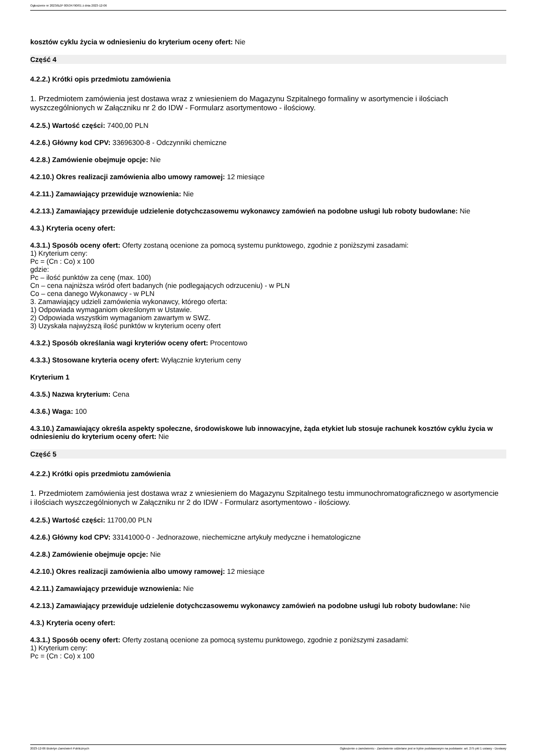Ogłoszenie nr 2023/BZP 00534790/01 z dnia 2023-12-06
kosztów cyklu życia w odniesieniu do kryterium oceny ofert: Nie
Część 4
4.2.2.) Krótki opis przedmiotu zamówienia
1. Przedmiotem zamówienia jest dostawa wraz z wniesieniem do Magazynu Szpitalnego formaliny w asortymencie i ilościach wyszczególnionych w Załączniku nr 2 do IDW - Formularz asortymentowo - ilościowy.
4.2.5.) Wartość części: 7400,00 PLN
4.2.6.) Główny kod CPV: 33696300-8 - Odczynniki chemiczne
4.2.8.) Zamówienie obejmuje opcje: Nie
4.2.10.) Okres realizacji zamówienia albo umowy ramowej: 12 miesiące
4.2.11.) Zamawiający przewiduje wznowienia: Nie
4.2.13.) Zamawiający przewiduje udzielenie dotychczasowemu wykonawcy zamówień na podobne usługi lub roboty budowlane: Nie
4.3.) Kryteria oceny ofert:
4.3.1.) Sposób oceny ofert: Oferty zostaną ocenione za pomocą systemu punktowego, zgodnie z poniższymi zasadami:
1) Kryterium ceny:
Pc = (Cn : Co) x 100
gdzie:
Pc – ilość punktów za cenę (max. 100)
Cn – cena najniższa wśród ofert badanych (nie podlegających odrzuceniu) - w PLN
Co – cena danego Wykonawcy - w PLN
3. Zamawiający udzieli zamówienia wykonawcy, którego oferta:
1) Odpowiada wymaganiom określonym w Ustawie.
2) Odpowiada wszystkim wymaganiom zawartym w SWZ.
3) Uzyskała najwyższą ilość punktów w kryterium oceny ofert
4.3.2.) Sposób określania wagi kryteriów oceny ofert: Procentowo
4.3.3.) Stosowane kryteria oceny ofert: Wyłącznie kryterium ceny
Kryterium 1
4.3.5.) Nazwa kryterium: Cena
4.3.6.) Waga: 100
4.3.10.) Zamawiający określa aspekty społeczne, środowiskowe lub innowacyjne, żąda etykiet lub stosuje rachunek kosztów cyklu życia w odniesieniu do kryterium oceny ofert: Nie
Część 5
4.2.2.) Krótki opis przedmiotu zamówienia
1. Przedmiotem zamówienia jest dostawa wraz z wniesieniem do Magazynu Szpitalnego testu immunochromatograficznego w asortymencie
i ilościach wyszczególnionych w Załączniku nr 2 do IDW - Formularz asortymentowo - ilościowy.
4.2.5.) Wartość części: 11700,00 PLN
4.2.6.) Główny kod CPV: 33141000-0 - Jednorazowe, niechemiczne artykuły medyczne i hematologiczne
4.2.8.) Zamówienie obejmuje opcje: Nie
4.2.10.) Okres realizacji zamówienia albo umowy ramowej: 12 miesiące
4.2.11.) Zamawiający przewiduje wznowienia: Nie
4.2.13.) Zamawiający przewiduje udzielenie dotychczasowemu wykonawcy zamówień na podobne usługi lub roboty budowlane: Nie
4.3.) Kryteria oceny ofert:
4.3.1.) Sposób oceny ofert: Oferty zostaną ocenione za pomocą systemu punktowego, zgodnie z poniższymi zasadami:
1) Kryterium ceny:
Pc = (Cn : Co) x 100
2023-12-06 Biuletyn Zamówień Publicznych Ogłoszenie o zamówieniu - Zamówienie udzielane jest w trybie podstawowym na podstawie: art. 275 pkt 1 ustawy - Dostawy